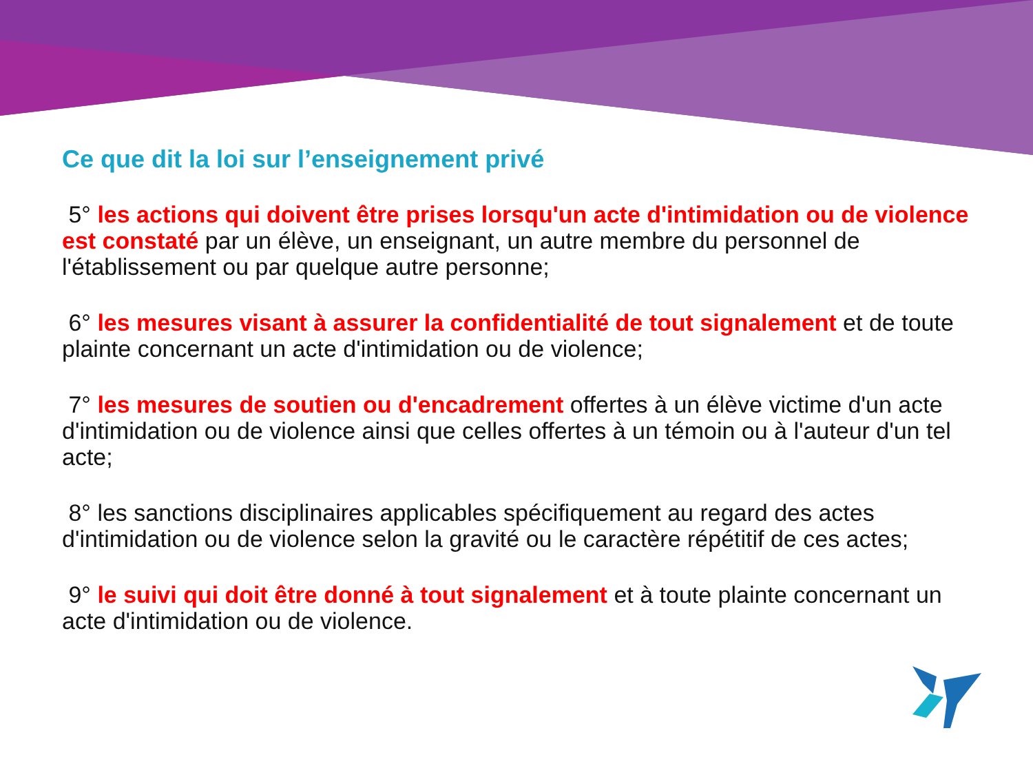Ce que dit la loi sur l’enseignement privé
5° les actions qui doivent être prises lorsqu'un acte d'intimidation ou de violence est constaté par un élève, un enseignant, un autre membre du personnel de l'établissement ou par quelque autre personne;
6° les mesures visant à assurer la confidentialité de tout signalement et de toute plainte concernant un acte d'intimidation ou de violence;
7° les mesures de soutien ou d'encadrement offertes à un élève victime d'un acte d'intimidation ou de violence ainsi que celles offertes à un témoin ou à l'auteur d'un tel acte;
8° les sanctions disciplinaires applicables spécifiquement au regard des actes d'intimidation ou de violence selon la gravité ou le caractère répétitif de ces actes;
9° le suivi qui doit être donné à tout signalement et à toute plainte concernant un acte d'intimidation ou de violence.